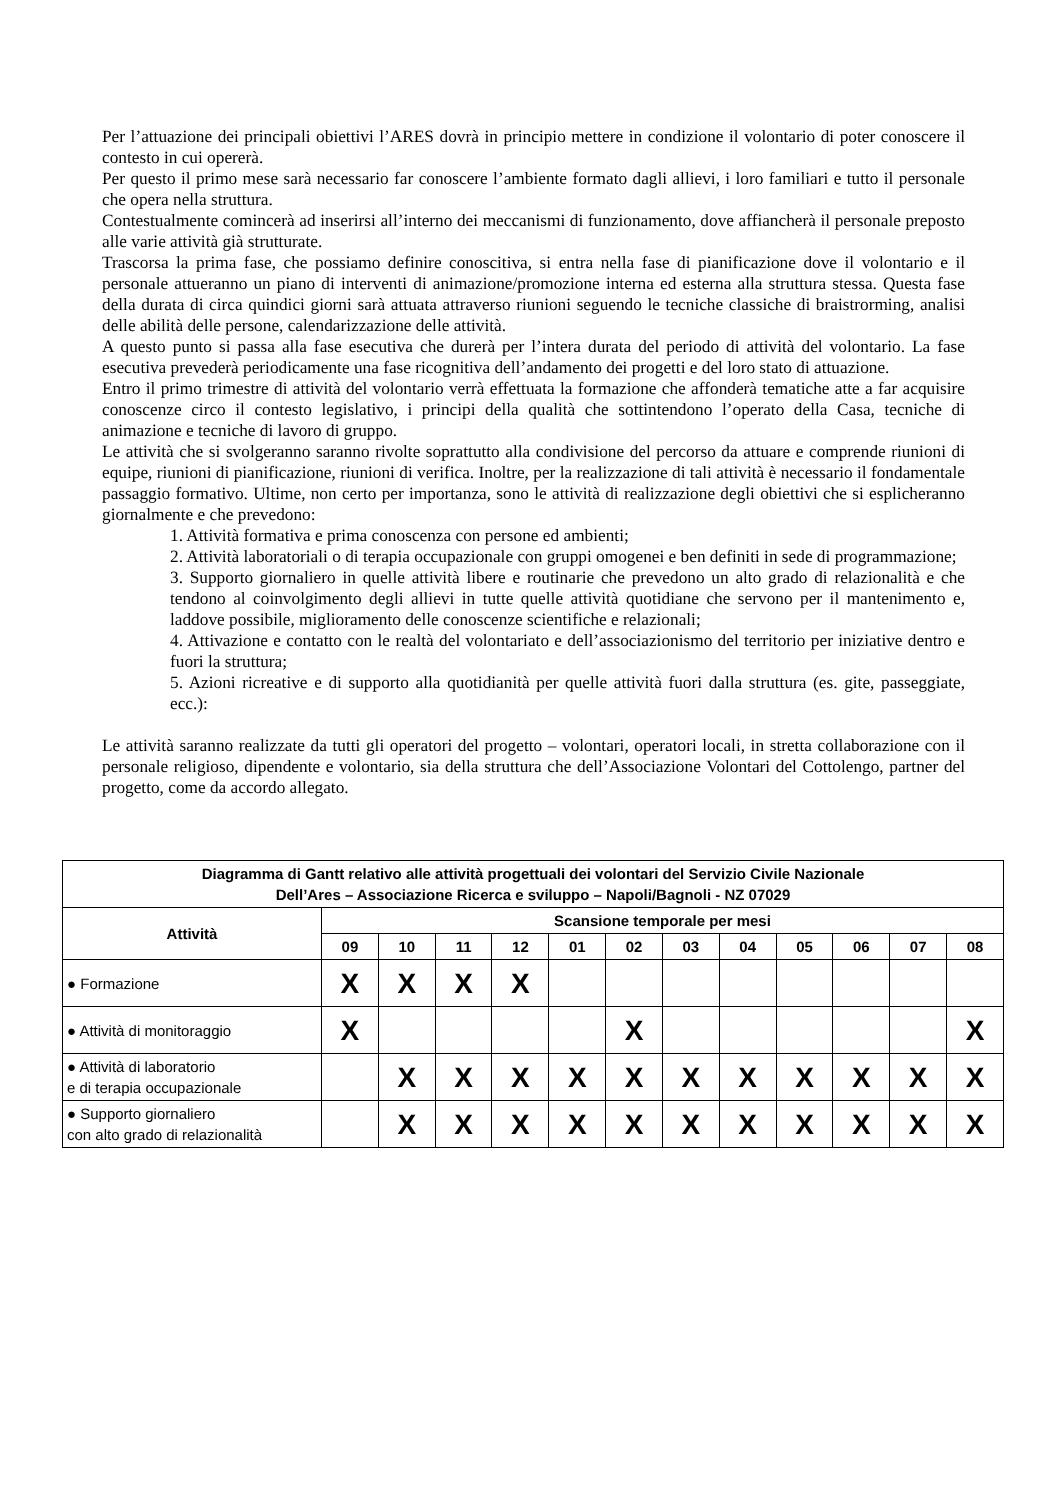Per l’attuazione dei principali obiettivi l’ARES dovrà in principio mettere in condizione il volontario di poter conoscere il contesto in cui opererà.
Per questo il primo mese sarà necessario far conoscere l’ambiente formato dagli allievi, i loro familiari e tutto il personale che opera nella struttura.
Contestualmente comincerà ad inserirsi all’interno dei meccanismi di funzionamento, dove affiancherà il personale preposto alle varie attività già strutturate.
Trascorsa la prima fase, che possiamo definire conoscitiva, si entra nella fase di pianificazione dove il volontario e il personale attueranno un piano di interventi di animazione/promozione interna ed esterna alla struttura stessa. Questa fase della durata di circa quindici giorni sarà attuata attraverso riunioni seguendo le tecniche classiche di braistrorming, analisi delle abilità delle persone, calendarizzazione delle attività.
A questo punto si passa alla fase esecutiva che durerà per l’intera durata del periodo di attività del volontario. La fase esecutiva prevederà periodicamente una fase ricognitiva dell’andamento dei progetti e del loro stato di attuazione.
Entro il primo trimestre di attività del volontario verrà effettuata la formazione che affonderà tematiche atte a far acquisire conoscenze circo il contesto legislativo, i principi della qualità che sottintendono l’operato della Casa, tecniche di animazione e tecniche di lavoro di gruppo.
Le attività che si svolgeranno saranno rivolte soprattutto alla condivisione del percorso da attuare e comprende riunioni di equipe, riunioni di pianificazione, riunioni di verifica. Inoltre, per la realizzazione di tali attività è necessario il fondamentale passaggio formativo. Ultime, non certo per importanza, sono le attività di realizzazione degli obiettivi che si esplicheranno giornalmente e che prevedono:
1. Attività formativa e prima conoscenza con persone ed ambienti;
2. Attività laboratoriali o di terapia occupazionale con gruppi omogenei e ben definiti in sede di programmazione;
3. Supporto giornaliero in quelle attività libere e routinarie che prevedono un alto grado di relazionalità e che tendono al coinvolgimento degli allievi in tutte quelle attività quotidiane che servono per il mantenimento e, laddove possibile, miglioramento delle conoscenze scientifiche e relazionali;
4. Attivazione e contatto con le realtà del volontariato e dell’associazionismo del territorio per iniziative dentro e fuori la struttura;
5. Azioni ricreative e di supporto alla quotidianità per quelle attività fuori dalla struttura (es. gite, passeggiate, ecc.):
Le attività saranno realizzate da tutti gli operatori del progetto – volontari, operatori locali, in stretta collaborazione con il personale religioso, dipendente e volontario, sia della struttura che dell’Associazione Volontari del Cottolengo, partner del progetto, come da accordo allegato.
| Diagramma di Gantt relativo alle attività progettuali dei volontari del Servizio Civile Nazionale Dell’Ares – Associazione Ricerca e sviluppo – Napoli/Bagnoli - NZ 07029 | | | | | | | | | | | | |
| --- | --- | --- | --- | --- | --- | --- | --- | --- | --- | --- | --- | --- |
| Attività | Scansione temporale per mesi | | | | | | | | | | | |
| | 09 | 10 | 11 | 12 | 01 | 02 | 03 | 04 | 05 | 06 | 07 | 08 |
| ● Formazione | X | X | X | X | | | | | | | | |
| ● Attività di monitoraggio | X | | | | | X | | | | | | X |
| ● Attività di laboratorio e di terapia occupazionale | | X | X | X | X | X | X | X | X | X | X | X |
| ● Supporto giornaliero con alto grado di relazionalità | | X | X | X | X | X | X | X | X | X | X | X |